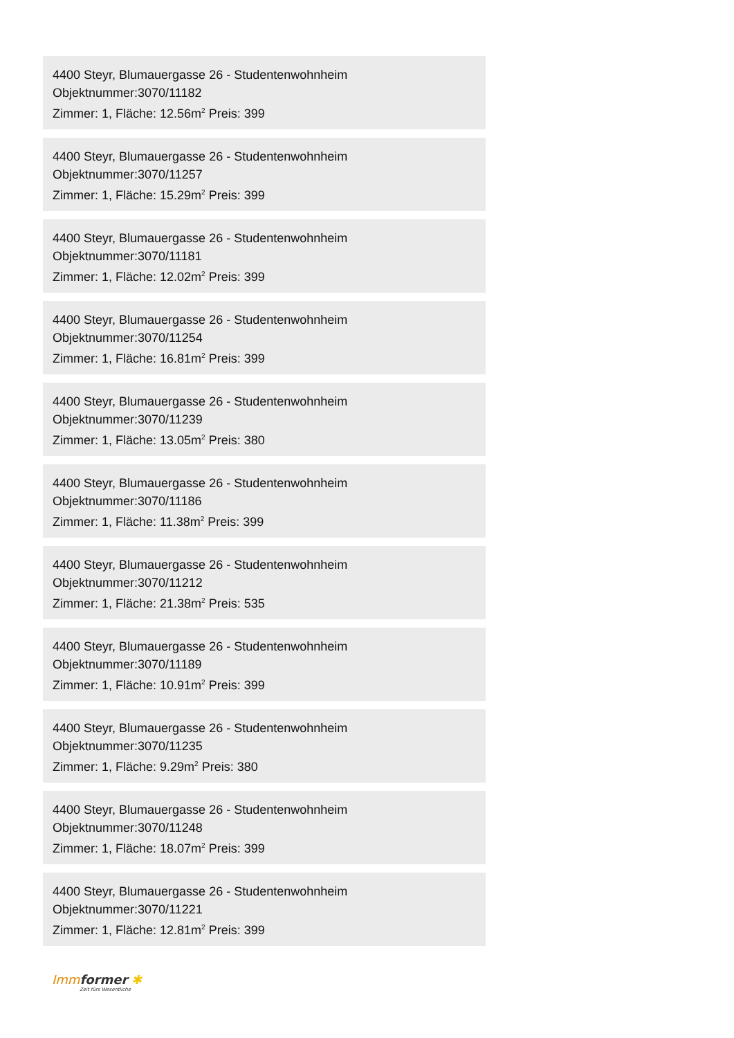4400 Steyr, Blumauergasse 26 - Studentenwohnheim
Objektnummer:3070/11182
Zimmer: 1, Fläche: 12.56m<sup>2</sup> Preis: 399
4400 Steyr, Blumauergasse 26 - Studentenwohnheim
Objektnummer:3070/11257
Zimmer: 1, Fläche: 15.29m<sup>2</sup> Preis: 399
4400 Steyr, Blumauergasse 26 - Studentenwohnheim
Objektnummer:3070/11181
Zimmer: 1, Fläche: 12.02m<sup>2</sup> Preis: 399
4400 Steyr, Blumauergasse 26 - Studentenwohnheim
Objektnummer:3070/11254
Zimmer: 1, Fläche: 16.81m<sup>2</sup> Preis: 399
4400 Steyr, Blumauergasse 26 - Studentenwohnheim
Objektnummer:3070/11239
Zimmer: 1, Fläche: 13.05m<sup>2</sup> Preis: 380
4400 Steyr, Blumauergasse 26 - Studentenwohnheim
Objektnummer:3070/11186
Zimmer: 1, Fläche: 11.38m<sup>2</sup> Preis: 399
4400 Steyr, Blumauergasse 26 - Studentenwohnheim
Objektnummer:3070/11212
Zimmer: 1, Fläche: 21.38m<sup>2</sup> Preis: 535
4400 Steyr, Blumauergasse 26 - Studentenwohnheim
Objektnummer:3070/11189
Zimmer: 1, Fläche: 10.91m<sup>2</sup> Preis: 399
4400 Steyr, Blumauergasse 26 - Studentenwohnheim
Objektnummer:3070/11235
Zimmer: 1, Fläche: 9.29m<sup>2</sup> Preis: 380
4400 Steyr, Blumauergasse 26 - Studentenwohnheim
Objektnummer:3070/11248
Zimmer: 1, Fläche: 18.07m<sup>2</sup> Preis: 399
4400 Steyr, Blumauergasse 26 - Studentenwohnheim
Objektnummer:3070/11221
Zimmer: 1, Fläche: 12.81m<sup>2</sup> Preis: 399
Immformer ✱
Zeit fürs Wesentliche